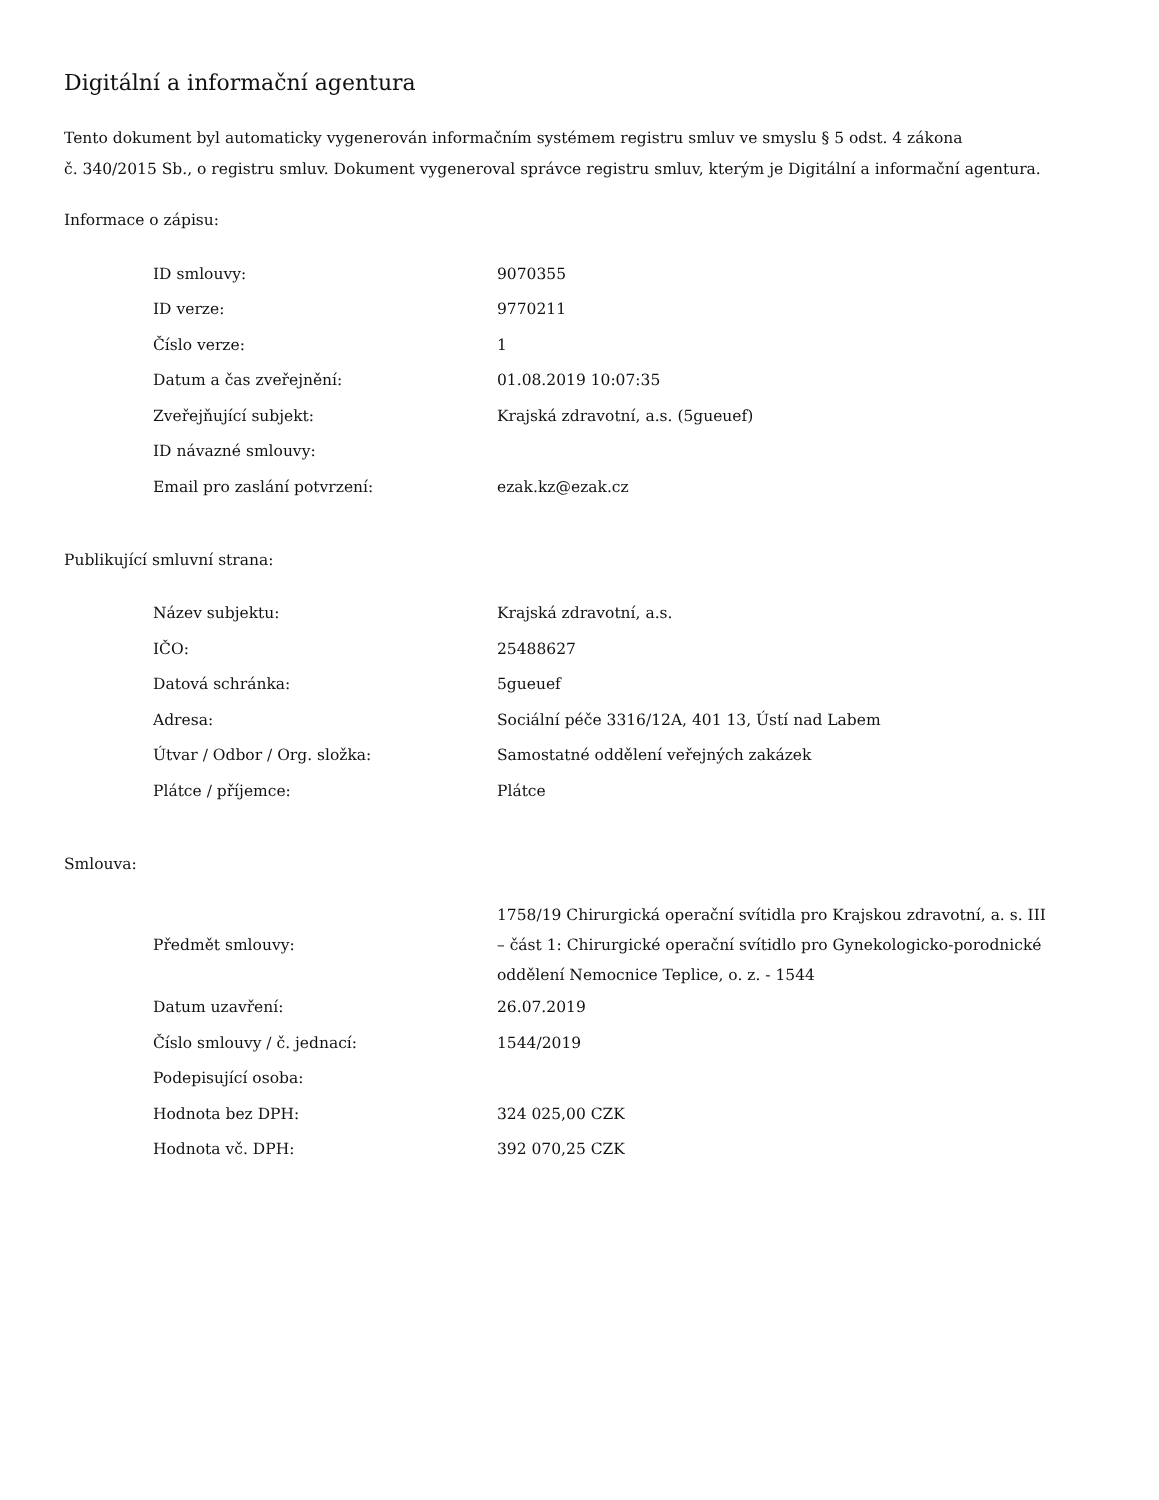Digitální a informační agentura
Tento dokument byl automaticky vygenerován informačním systémem registru smluv ve smyslu § 5 odst. 4 zákona
č. 340/2015 Sb., o registru smluv. Dokument vygeneroval správce registru smluv, kterým je Digitální a informační agentura.
Informace o zápisu:
| ID smlouvy: | 9070355 |
| ID verze: | 9770211 |
| Číslo verze: | 1 |
| Datum a čas zveřejnění: | 01.08.2019 10:07:35 |
| Zveřejňující subjekt: | Krajská zdravotní, a.s. (5gueuef) |
| ID návazné smlouvy: | |
| Email pro zaslání potvrzení: | ezak.kz@ezak.cz |
Publikující smluvní strana:
| Název subjektu: | Krajská zdravotní, a.s. |
| IČO: | 25488627 |
| Datová schránka: | 5gueuef |
| Adresa: | Sociální péče 3316/12A, 401 13, Ústí nad Labem |
| Útvar / Odbor / Org. složka: | Samostatné oddělení veřejných zakázek |
| Plátce / příjemce: | Plátce |
Smlouva:
| Předmět smlouvy: | 1758/19 Chirurgická operační svítidla pro Krajskou zdravotní, a. s. III – část 1: Chirurgické operační svítidlo pro Gynekologicko-porodnické oddělení Nemocnice Teplice, o. z. - 1544 |
| Datum uzavření: | 26.07.2019 |
| Číslo smlouvy / č. jednací: | 1544/2019 |
| Podepisující osoba: | |
| Hodnota bez DPH: | 324 025,00 CZK |
| Hodnota vč. DPH: | 392 070,25 CZK |